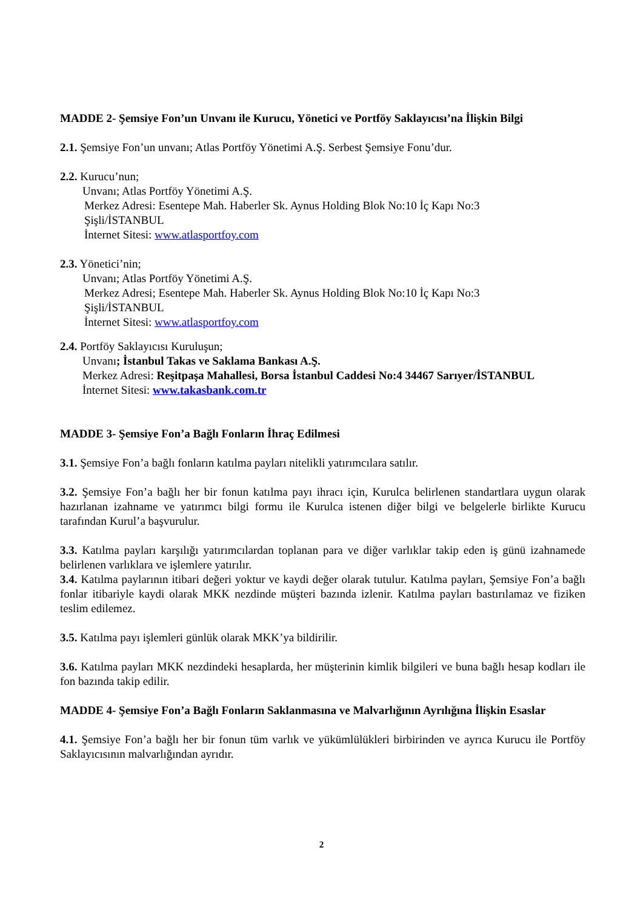MADDE 2- Şemsiye Fon’un Unvanı ile Kurucu, Yönetici ve Portföy Saklayıcısı’na İlişkin Bilgi
2.1. Şemsiye Fon’un unvanı; Atlas Portföy Yönetimi A.Ş. Serbest Şemsiye Fonu’dur.
2.2. Kurucu’nun;
Unvanı; Atlas Portföy Yönetimi A.Ş.
Merkez Adresi: Esentepe Mah. Haberler Sk. Aynus Holding Blok No:10 İç Kapı No:3
Şişli/İSTANBUL
İnternet Sitesi: www.atlasportfoy.com
2.3. Yönetici’nin;
Unvanı; Atlas Portföy Yönetimi A.Ş.
Merkez Adresi; Esentepe Mah. Haberler Sk. Aynus Holding Blok No:10 İç Kapı No:3
Şişli/İSTANBUL
İnternet Sitesi: www.atlasportfoy.com
2.4. Portföy Saklayıcısı Kuruluşun;
Unvanı; İstanbul Takas ve Saklama Bankası A.Ş.
Merkez Adresi: Reşitpaşa Mahallesi, Borsa İstanbul Caddesi No:4 34467 Sarıyer/İSTANBUL
İnternet Sitesi: www.takasbank.com.tr
MADDE 3- Şemsiye Fon’a Bağlı Fonların İhraç Edilmesi
3.1. Şemsiye Fon’a bağlı fonların katılma payları nitelikli yatırımcılara satılır.
3.2. Şemsiye Fon’a bağlı her bir fonun katılma payı ihracı için, Kurulca belirlenen standartlara uygun olarak hazırlanan izahname ve yatırımcı bilgi formu ile Kurulca istenen diğer bilgi ve belgelerle birlikte Kurucu tarafından Kurul’a başvurulur.
3.3. Katılma payları karşılığı yatırımcılardan toplanan para ve diğer varlıklar takip eden iş günü izahnamede belirlenen varlıklara ve işlemlere yatırılır.
3.4. Katılma paylarının itibari değeri yoktur ve kaydi değer olarak tutulur. Katılma payları, Şemsiye Fon’a bağlı fonlar itibariyle kaydi olarak MKK nezdinde müşteri bazında izlenir. Katılma payları bastırılamaz ve fiziken teslim edilemez.
3.5. Katılma payı işlemleri günlük olarak MKK’ya bildirilir.
3.6. Katılma payları MKK nezdindeki hesaplarda, her müşterinin kimlik bilgileri ve buna bağlı hesap kodları ile fon bazında takip edilir.
MADDE 4- Şemsiye Fon’a Bağlı Fonların Saklanmasına ve Malvarlığının Ayrılığına İlişkin Esaslar
4.1. Şemsiye Fon’a bağlı her bir fonun tüm varlık ve yükümlülükleri birbirinden ve ayrıca Kurucu ile Portföy Saklayıcısının malvarlığından ayrıdır.
2